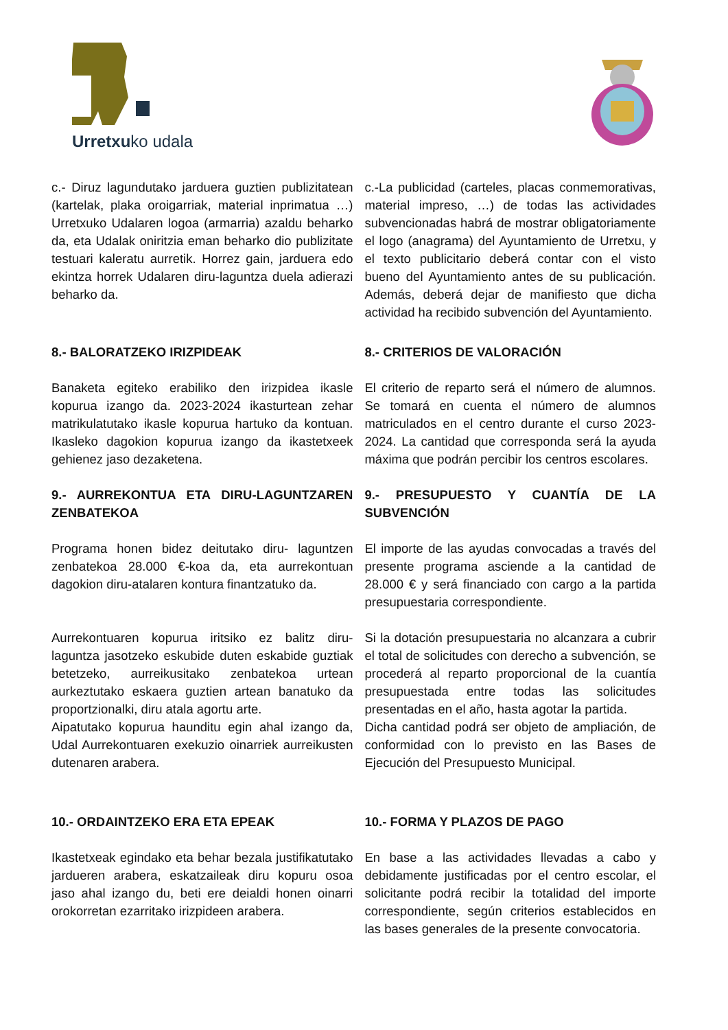Urretxuko udala
c.- Diruz lagundutako jarduera guztien publizitatean (kartelak, plaka oroigarriak, material inprimatua …) Urretxuko Udalaren logoa (armarria) azaldu beharko da, eta Udalak oniritzia eman beharko dio publizitate testuari kaleratu aurretik. Horrez gain, jarduera edo ekintza horrek Udalaren diru-laguntza duela adierazi beharko da.
c.-La publicidad (carteles, placas conmemorativas, material impreso, …) de todas las actividades subvencionadas habrá de mostrar obligatoriamente el logo (anagrama) del Ayuntamiento de Urretxu, y el texto publicitario deberá contar con el visto bueno del Ayuntamiento antes de su publicación. Además, deberá dejar de manifiesto que dicha actividad ha recibido subvención del Ayuntamiento.
8.- BALORATZEKO IRIZPIDEAK 8.- CRITERIOS DE VALORACIÓN
Banaketa egiteko erabiliko den irizpidea ikasle kopurua izango da. 2023-2024 ikasturtean zehar matrikulatutako ikasle kopurua hartuko da kontuan. Ikasleko dagokion kopurua izango da ikastetxeek gehienez jaso dezaketena.
El criterio de reparto será el número de alumnos. Se tomará en cuenta el número de alumnos matriculados en el centro durante el curso 2023-2024. La cantidad que corresponda será la ayuda máxima que podrán percibir los centros escolares.
9.- AURREKONTUA ETA DIRU-LAGUNTZAREN ZENBATEKOA
9.- PRESUPUESTO Y CUANTÍA DE LA SUBVENCIÓN
Programa honen bidez deitutako diru- laguntzen zenbatekoa 28.000 €-koa da, eta aurrekontuan dagokion diru-atalaren kontura finantzatuko da.
El importe de las ayudas convocadas a través del presente programa asciende a la cantidad de 28.000 € y será financiado con cargo a la partida presupuestaria correspondiente.
Aurrekontuaren kopurua iritsiko ez balitz diru-laguntza jasotzeko eskubide duten eskabide guztiak betetzeko, aurreikusitako zenbatekoa urtean aurkeztutako eskaera guztien artean banatuko da proportzionalki, diru atala agortu arte.
Si la dotación presupuestaria no alcanzara a cubrir el total de solicitudes con derecho a subvención, se procederá al reparto proporcional de la cuantía presupuestada entre todas las solicitudes presentadas en el año, hasta agotar la partida.
Aipatutako kopurua haunditu egin ahal izango da, Udal Aurrekontuaren exekuzio oinarriek aurreikusten dutenaren arabera.
Dicha cantidad podrá ser objeto de ampliación, de conformidad con lo previsto en las Bases de Ejecución del Presupuesto Municipal.
10.- ORDAINTZEKO ERA ETA EPEAK 10.- FORMA Y PLAZOS DE PAGO
Ikastetxeak egindako eta behar bezala justifikatutako jardueren arabera, eskatzaileak diru kopuru osoa jaso ahal izango du, beti ere deialdi honen oinarri orokorretan ezarritako irizpideen arabera.
En base a las actividades llevadas a cabo y debidamente justificadas por el centro escolar, el solicitante podrá recibir la totalidad del importe correspondiente, según criterios establecidos en las bases generales de la presente convocatoria.